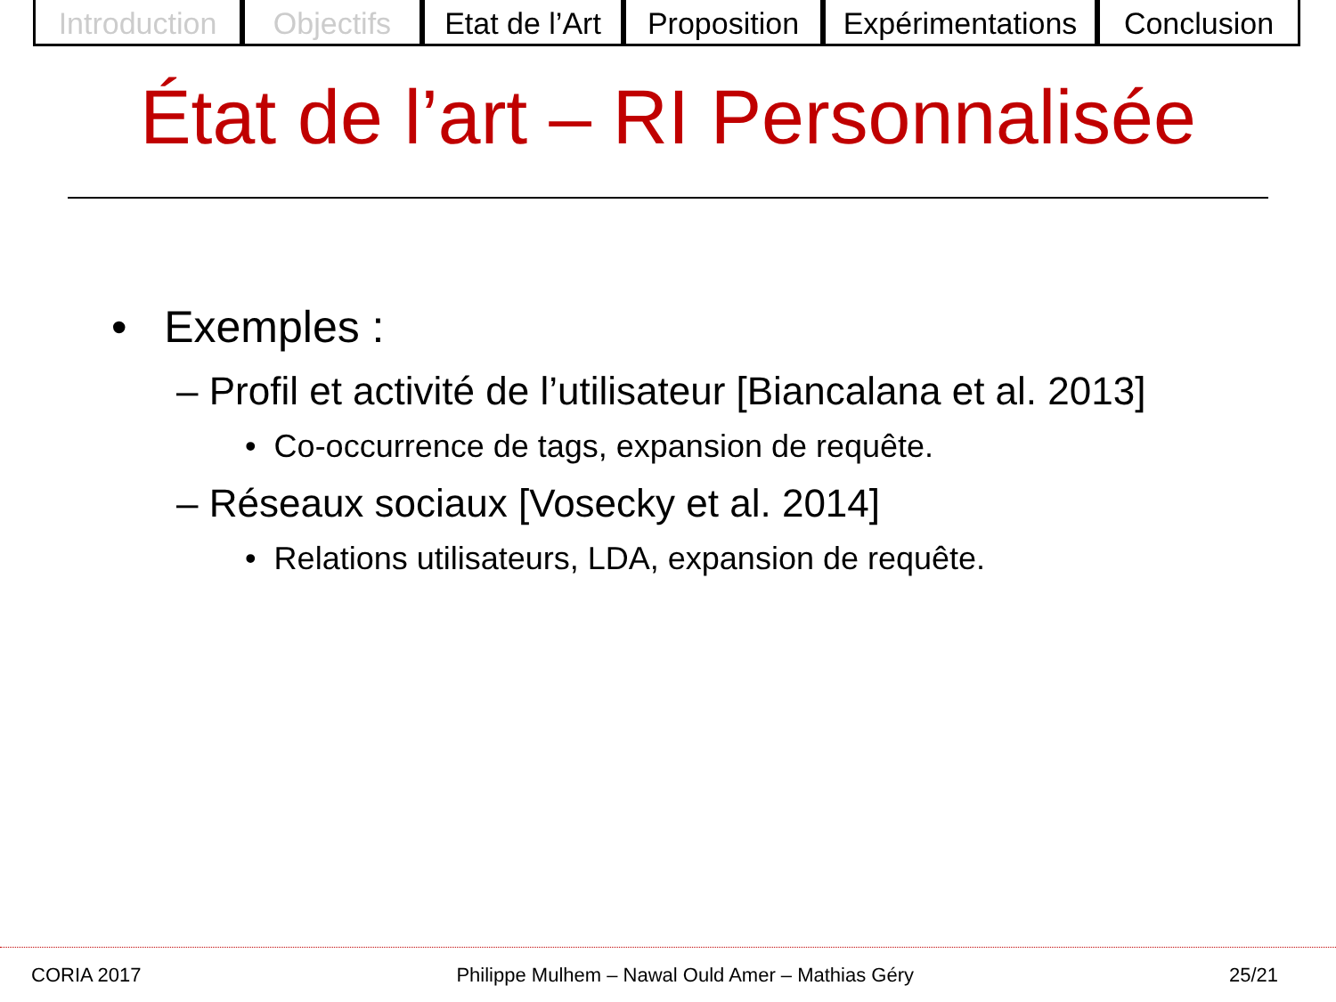Introduction
Objectifs Etat de l’Art
Proposition
Expérimentations
Conclusion
État de l’art – RI Personnalisée
• Exemples :
– Profil et activité de l’utilisateur [Biancalana et al. 2013]
• Co-occurrence de tags, expansion de requête.
– Réseaux sociaux [Vosecky et al. 2014]
• Relations utilisateurs, LDA, expansion de requête.
CORIA 2017 Philippe Mulhem – Nawal Ould Amer – Mathias Géry 25/21